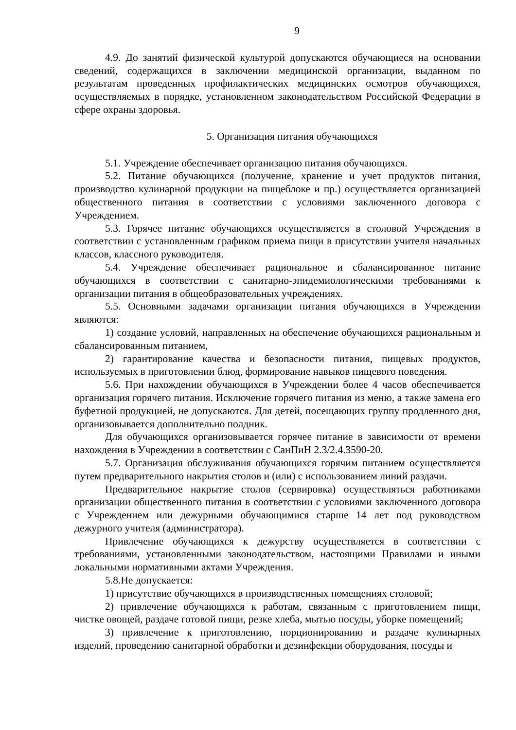9
4.9. До занятий физической культурой допускаются обучающиеся на основании сведений, содержащихся в заключении медицинской организации, выданном по результатам проведенных профилактических медицинских осмотров обучающихся, осуществляемых в порядке, установленном законодательством Российской Федерации в сфере охраны здоровья.
5. Организация питания обучающихся
5.1. Учреждение обеспечивает организацию питания обучающихся.
5.2. Питание обучающихся (получение, хранение и учет продуктов питания, производство кулинарной продукции на пищеблоке и пр.) осуществляется организацией общественного питания в соответствии с условиями заключенного договора с Учреждением.
5.3. Горячее питание обучающихся осуществляется в столовой Учреждения в соответствии с установленным графиком приема пищи в присутствии учителя начальных классов, классного руководителя.
5.4. Учреждение обеспечивает рациональное и сбалансированное питание обучающихся в соответствии с санитарно-эпидемиологическими требованиями к организации питания в общеобразовательных учреждениях.
5.5. Основными задачами организации питания обучающихся в Учреждении являются:
1) создание условий, направленных на обеспечение обучающихся рациональным и сбалансированным питанием,
2) гарантирование качества и безопасности питания, пищевых продуктов, используемых в приготовлении блюд, формирование навыков пищевого поведения.
5.6. При нахождении обучающихся в Учреждении более 4 часов обеспечивается организация горячего питания. Исключение горячего питания из меню, а также замена его буфетной продукцией, не допускаются. Для детей, посещающих группу продленного дня, организовывается дополнительно полдник.
Для обучающихся организовывается горячее питание в зависимости от времени нахождения в Учреждении в соответствии с СанПиН 2.3/2.4.3590-20.
5.7. Организация обслуживания обучающихся горячим питанием осуществляется путем предварительного накрытия столов и (или) с использованием линий раздачи.
Предварительное накрытие столов (сервировка) осуществляться работниками организации общественного питания в соответствии с условиями заключенного договора с Учреждением или дежурными обучающимися старше 14 лет под руководством дежурного учителя (администратора).
Привлечение обучающихся к дежурству осуществляется в соответствии с требованиями, установленными законодательством, настоящими Правилами и иными локальными нормативными актами Учреждения.
5.8.Не допускается:
1) присутствие обучающихся в производственных помещениях столовой;
2) привлечение обучающихся к работам, связанным с приготовлением пищи, чистке овощей, раздаче готовой пищи, резке хлеба, мытью посуды, уборке помещений;
3) привлечение к приготовлению, порционированию и раздаче кулинарных изделий, проведению санитарной обработки и дезинфекции оборудования, посуды и